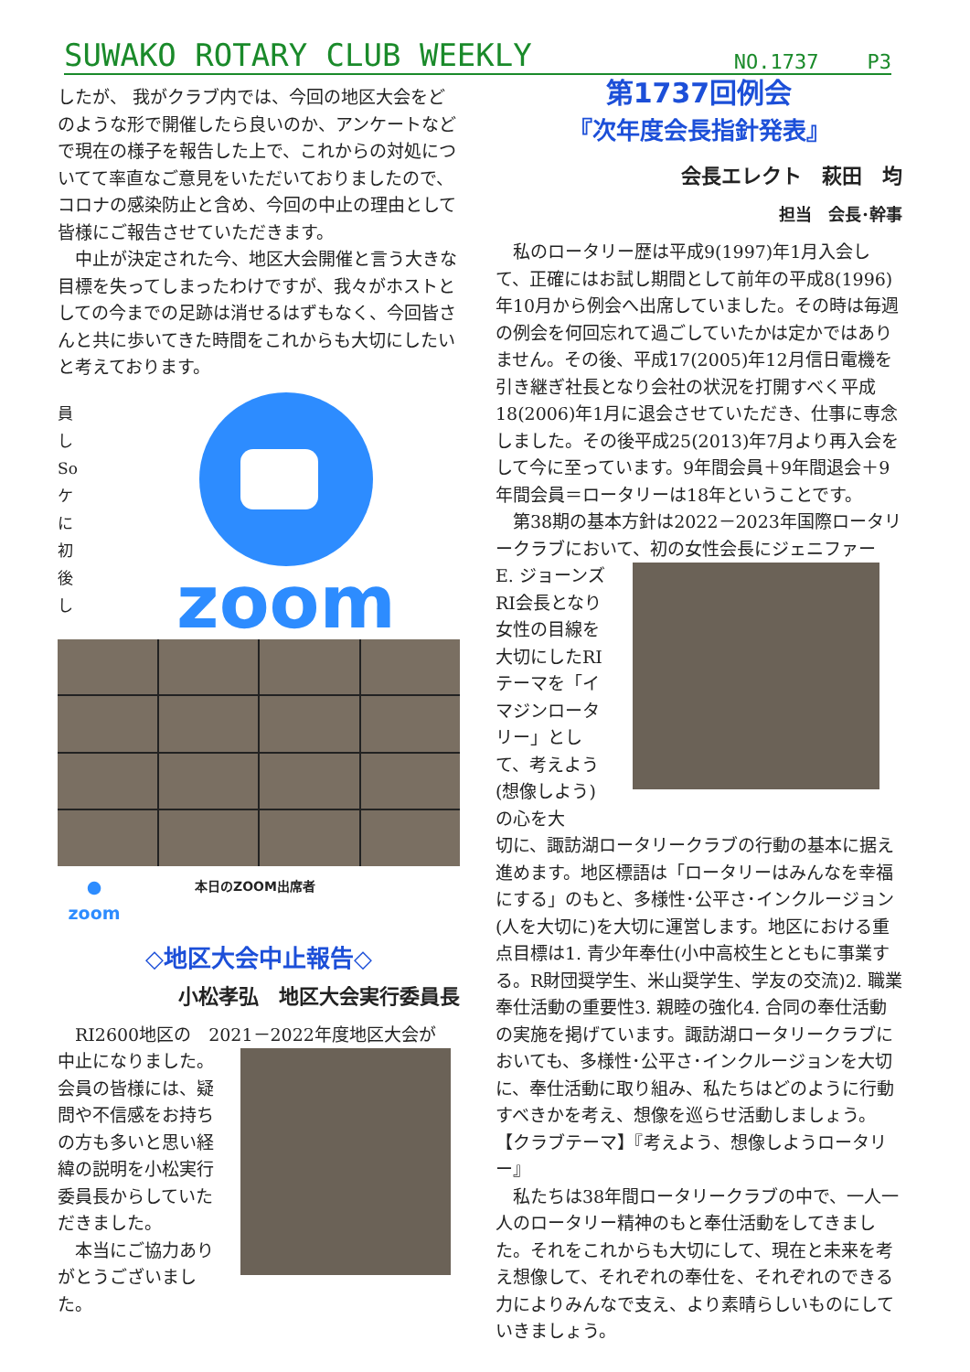SUWAKO ROTARY CLUB WEEKLY NO.1737 P3
したが、 我がクラブ内では、今回の地区大会をどのような形で開催したら良いのか、アンケートなどで現在の様子を報告した上で、これからの対処についてて率直なご意見をいただいておりましたので、コロナの感染防止と含め、今回の中止の理由として皆様にご報告させていただきます。
　中止が決定された今、地区大会開催と言う大きな目標を失ってしまったわけですが、我々がホストとしての今までの足跡は消せるはずもなく、今回皆さんと共に歩いてきた時間をこれからも大切にしたいと考えております。
員 し So ケ に 初 後 し
zoom
●
zoom
本日のZOOM出席者
◇地区大会中止報告◇
小松孝弘　地区大会実行委員長
　RI2600地区の　2021－2022年度地区大会が
中止になりました。会員の皆様には、疑問や不信感をお持ちの方も多いと思い経緯の説明を小松実行委員長からしていただきました。
　本当にご協力ありがとうございました。
第1737回例会
『次年度会長指針発表』
会長エレクト　萩田　均
担当　会長･幹事
　私のロータリー歴は平成9(1997)年1月入会して、正確にはお試し期間として前年の平成8(1996)年10月から例会へ出席していました。その時は毎週の例会を何回忘れて過ごしていたかは定かではありません。その後、平成17(2005)年12月信日電機を引き継ぎ社長となり会社の状況を打開すべく平成18(2006)年1月に退会させていただき、仕事に専念しました。その後平成25(2013)年7月より再入会をして今に至っています。9年間会員＋9年間退会＋9年間会員＝ロータリーは18年ということです。
　第38期の基本方針は2022－2023年国際ロータリークラブにおいて、初の女性会長にジェニファー
E. ジョーンズRI会長となり女性の目線を大切にしたRIテーマを「イマジンロータリー」として、考えよう(想像しよう)の心を大
切に、諏訪湖ロータリークラブの行動の基本に据え進めます。地区標語は「ロータリーはみんなを幸福にする」のもと、多様性･公平さ･インクルージョン(人を大切に)を大切に運営します。地区における重点目標は1. 青少年奉仕(小中高校生とともに事業する。R財団奨学生、米山奨学生、学友の交流)2. 職業奉仕活動の重要性3. 親睦の強化4. 合同の奉仕活動の実施を掲げています。諏訪湖ロータリークラブにおいても、多様性･公平さ･インクルージョンを大切に、奉仕活動に取り組み、私たちはどのように行動すべきかを考え、想像を巡らせ活動しましょう。
【クラブテーマ】『考えよう、想像しようロータリー』
　私たちは38年間ロータリークラブの中で、一人一人のロータリー精神のもと奉仕活動をしてきました。それをこれからも大切にして、現在と未来を考え想像して、それぞれの奉仕を、それぞれのできる力によりみんなで支え、より素晴らしいものにしていきましょう。